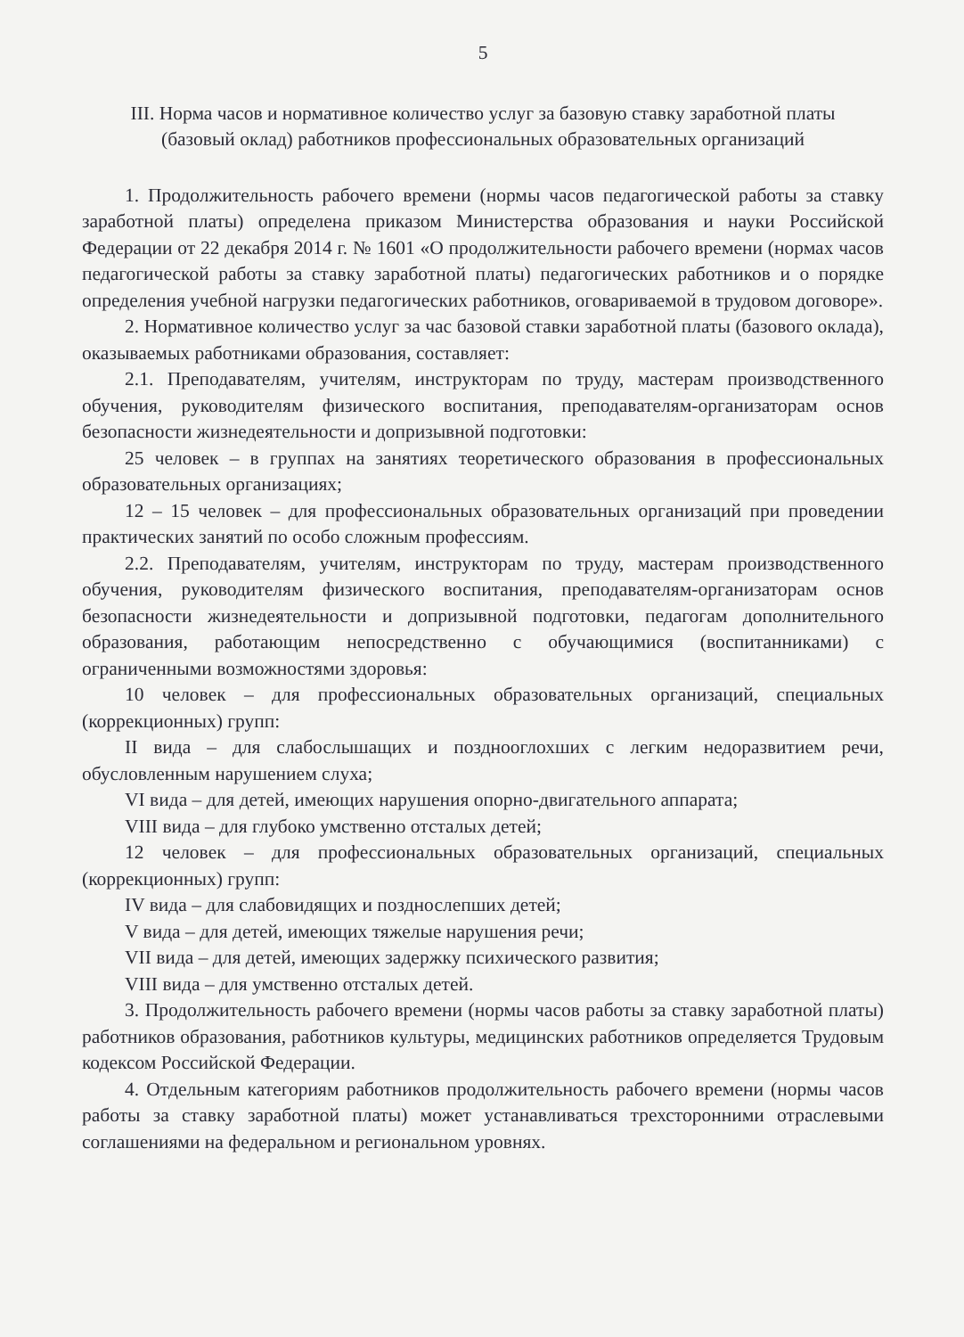5
III. Норма часов и нормативное количество услуг за базовую ставку заработной платы (базовый оклад) работников профессиональных образовательных организаций
1. Продолжительность рабочего времени (нормы часов педагогической работы за ставку заработной платы) определена приказом Министерства образования и науки Российской Федерации от 22 декабря 2014 г. № 1601 «О продолжительности рабочего времени (нормах часов педагогической работы за ставку заработной платы) педагогических работников и о порядке определения учебной нагрузки педагогических работников, оговариваемой в трудовом договоре».
2. Нормативное количество услуг за час базовой ставки заработной платы (базового оклада), оказываемых работниками образования, составляет:
2.1. Преподавателям, учителям, инструкторам по труду, мастерам производственного обучения, руководителям физического воспитания, преподавателям-организаторам основ безопасности жизнедеятельности и допризывной подготовки:
25 человек – в группах на занятиях теоретического образования в профессиональных образовательных организациях;
12 – 15 человек – для профессиональных образовательных организаций при проведении практических занятий по особо сложным профессиям.
2.2. Преподавателям, учителям, инструкторам по труду, мастерам производственного обучения, руководителям физического воспитания, преподавателям-организаторам основ безопасности жизнедеятельности и допризывной подготовки, педагогам дополнительного образования, работающим непосредственно с обучающимися (воспитанниками) с ограниченными возможностями здоровья:
10 человек – для профессиональных образовательных организаций, специальных (коррекционных) групп:
II вида – для слабослышащих и позднооглохших с легким недоразвитием речи, обусловленным нарушением слуха;
VI вида – для детей, имеющих нарушения опорно-двигательного аппарата;
VIII вида – для глубоко умственно отсталых детей;
12 человек – для профессиональных образовательных организаций, специальных (коррекционных) групп:
IV вида – для слабовидящих и позднослепших детей;
V вида – для детей, имеющих тяжелые нарушения речи;
VII вида – для детей, имеющих задержку психического развития;
VIII вида – для умственно отсталых детей.
3. Продолжительность рабочего времени (нормы часов работы за ставку заработной платы) работников образования, работников культуры, медицинских работников определяется Трудовым кодексом Российской Федерации.
4. Отдельным категориям работников продолжительность рабочего времени (нормы часов работы за ставку заработной платы) может устанавливаться трехсторонними отраслевыми соглашениями на федеральном и региональном уровнях.